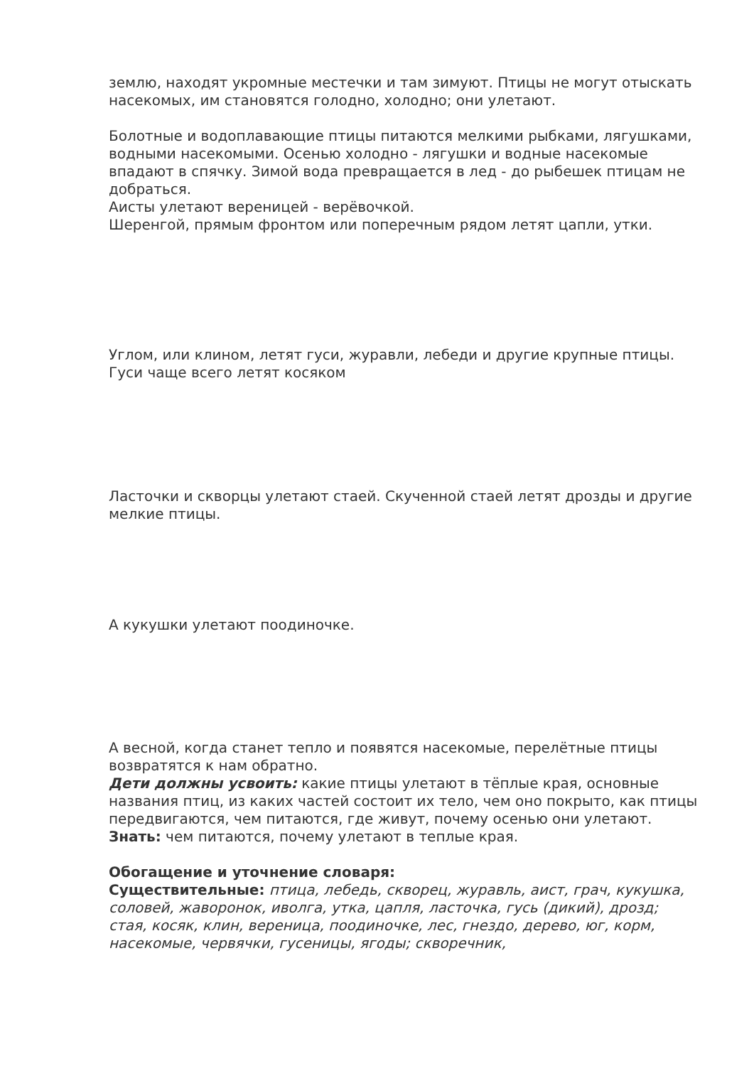землю, находят укромные местечки и там зимуют. Птицы не могут отыскать насекомых, им становятся голодно, холодно; они улетают.
Болотные и водоплавающие птицы питаются мелкими рыбками, лягушками, водными насекомыми. Осенью холодно - лягушки и водные насекомые впадают в спячку. Зимой вода превращается в лед - до рыбешек птицам не добраться.
Аисты улетают вереницей - верёвочкой.
Шеренгой, прямым фронтом или поперечным рядом летят цапли, утки.
Углом, или клином, летят гуси, журавли, лебеди и другие крупные птицы. Гуси чаще всего летят косяком
Ласточки и скворцы улетают стаей. Скученной стаей летят дрозды и другие мелкие птицы.
А кукушки улетают поодиночке.
А весной, когда станет тепло и появятся насекомые, перелётные птицы возвратятся к нам обратно.
Дети должны усвоить: какие птицы улетают в тёплые края, основные названия птиц, из каких частей состоит их тело, чем оно покрыто, как птицы передвигаются, чем питаются, где живут, почему осенью они улетают.
Знать: чем питаются, почему улетают в теплые края.
Обогащение и уточнение словаря:
Существительные: птица, лебедь, скворец, журавль, аист, грач, кукушка, соловей, жаворонок, иволга, утка, цапля, ласточка, гусь (дикий), дрозд; стая, косяк, клин, вереница, поодиночке, лес, гнездо, дерево, юг, корм, насекомые, червячки, гусеницы, ягоды; скворечник,